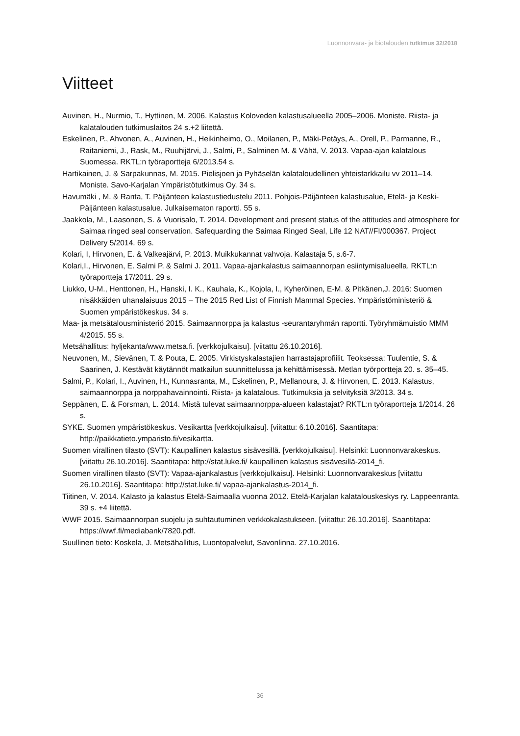Luonnonvara- ja biotalouden tutkimus 32/2018
Viitteet
Auvinen, H., Nurmio, T., Hyttinen, M. 2006. Kalastus Koloveden kalastusalueella 2005–2006. Moniste. Riista- ja kalatalouden tutkimuslaitos 24 s.+2 liitettä.
Eskelinen, P., Ahvonen, A., Auvinen, H., Heikinheimo, O., Moilanen, P., Mäki-Petäys, A., Orell, P., Parmanne, R., Raitaniemi, J., Rask, M., Ruuhijärvi, J., Salmi, P., Salminen M. & Vähä, V. 2013. Vapaa-ajan kalatalous Suomessa. RKTL:n työraportteja 6/2013.54 s.
Hartikainen, J. & Sarpakunnas, M. 2015. Pielisjoen ja Pyhäselän kalataloudellinen yhteistarkkailu vv 2011–14. Moniste. Savo-Karjalan Ympäristötutkimus Oy. 34 s.
Havumäki , M. & Ranta, T. Päijänteen kalastustiedustelu 2011. Pohjois-Päijänteen kalastusalue, Etelä- ja Keski-Päijänteen kalastusalue. Julkaisematon raportti. 55 s.
Jaakkola, M., Laasonen, S. & Vuorisalo, T. 2014. Development and present status of the attitudes and atmosphere for Saimaa ringed seal conservation. Safequarding the Saimaa Ringed Seal, Life 12 NAT//FI/000367. Project Delivery 5/2014. 69 s.
Kolari, I, Hirvonen, E. & Valkeajärvi, P. 2013. Muikkukannat vahvoja. Kalastaja 5, s.6-7.
Kolari,I., Hirvonen, E. Salmi P. & Salmi J. 2011. Vapaa-ajankalastus saimaannorpan esiintymisalueella. RKTL:n työraportteja 17/2011. 29 s.
Liukko, U-M., Henttonen, H., Hanski, I. K., Kauhala, K., Kojola, I., Kyheröinen, E-M. & Pitkänen,J. 2016: Suomen nisäkkäiden uhanalaisuus 2015 – The 2015 Red List of Finnish Mammal Species. Ympäristöministeriö & Suomen ympäristökeskus. 34 s.
Maa- ja metsätalousministeriö 2015. Saimaannorppa ja kalastus -seurantaryhmän raportti. Työryhmämuistio MMM 4/2015. 55 s.
Metsähallitus: hyljekanta/www.metsa.fi. [verkkojulkaisu]. [viitattu 26.10.2016].
Neuvonen, M., Sievänen, T. & Pouta, E. 2005. Virkistyskalastajien harrastajaprofiilit. Teoksessa: Tuulentie, S. & Saarinen, J. Kestävät käytännöt matkailun suunnittelussa ja kehittämisessä. Metlan työrportteja 20. s. 35–45.
Salmi, P., Kolari, I., Auvinen, H., Kunnasranta, M., Eskelinen, P., Mellanoura, J. & Hirvonen, E. 2013. Kalastus, saimaannorppa ja norppahavainnointi. Riista- ja kalatalous. Tutkimuksia ja selvityksiä 3/2013. 34 s.
Seppänen, E. & Forsman, L. 2014. Mistä tulevat saimaannorppa-alueen kalastajat? RKTL:n työraportteja 1/2014. 26 s.
SYKE. Suomen ympäristökeskus. Vesikartta [verkkojulkaisu]. [viitattu: 6.10.2016]. Saantitapa: http://paikkatieto.ymparisto.fi/vesikartta.
Suomen virallinen tilasto (SVT): Kaupallinen kalastus sisävesillä. [verkkojulkaisu]. Helsinki: Luonnonvarakeskus. [viitattu 26.10.2016]. Saantitapa: http://stat.luke.fi/ kaupallinen kalastus sisävesillä-2014_fi.
Suomen virallinen tilasto (SVT): Vapaa-ajankalastus [verkkojulkaisu]. Helsinki: Luonnonvarakeskus [viitattu 26.10.2016]. Saantitapa: http://stat.luke.fi/ vapaa-ajankalastus-2014_fi.
Tiitinen, V. 2014. Kalasto ja kalastus Etelä-Saimaalla vuonna 2012. Etelä-Karjalan kalatalouskeskys ry. Lappeenranta. 39 s. +4 liitettä.
WWF 2015. Saimaannorpan suojelu ja suhtautuminen verkkokalastukseen. [viitattu: 26.10.2016]. Saantitapa: https://wwf.fi/mediabank/7820.pdf.
Suullinen tieto: Koskela, J. Metsähallitus, Luontopalvelut, Savonlinna. 27.10.2016.
36